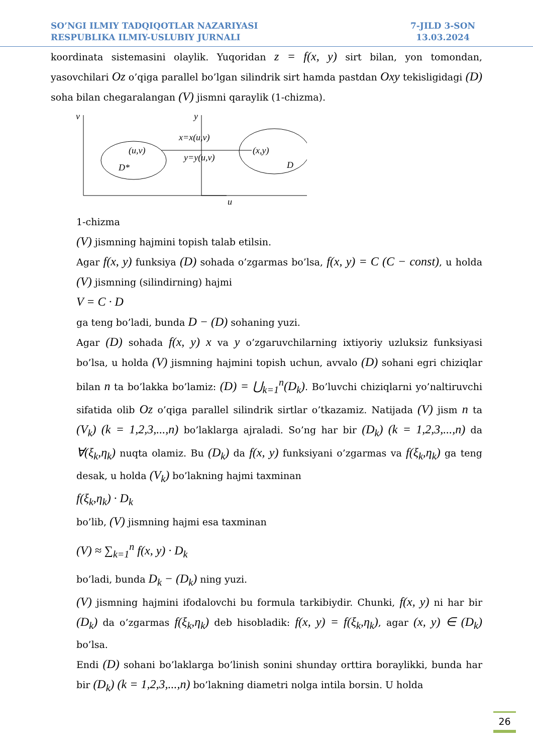SO’NGI ILMIY TADQIQOTLAR NAZARIYASI
RESPUBLIKA ILMIY-USLUBIY JURNALI
7-JILD 3-SON
13.03.2024
koordinata sistemasini olaylik. Yuqoridan z = f(x, y) sirt bilan, yon tomondan, yasovchilari Oz o’qiga parallel bo’lgan silindrik sirt hamda pastdan Oxy tekisligidagi (D) soha bilan chegaralangan (V) jismni qaraylik (1-chizma).
v
y
u
(u,v)
D*
x=x(u,v)
y=y(u,v)
(x,y)
D
1-chizma
(V) jismning hajmini topish talab etilsin.
Agar f(x, y) funksiya (D) sohada o’zgarmas bo’lsa, f(x, y) = C (C − const), u holda (V) jismning (silindirning) hajmi
V = C · D
ga teng bo’ladi, bunda D − (D) sohaning yuzi.
Agar (D) sohada f(x, y) x va y o’zgaruvchilarning ixtiyoriy uzluksiz funksiyasi bo’lsa, u holda (V) jismning hajmini topish uchun, avvalo (D) sohani egri chiziqlar bilan n ta bo’lakka bo’lamiz: (D) = ⋃<sub>k=1</sub><sup>n</sup>(D<sub>k</sub>). Bo’luvchi chiziqlarni yo’naltiruvchi sifatida olib Oz o’qiga parallel silindrik sirtlar o’tkazamiz. Natijada (V) jism n ta (V<sub>k</sub>) (k = 1,2,3,...,n) bo’laklarga ajraladi. So’ng har bir (D<sub>k</sub>) (k = 1,2,3,...,n) da ∀(ξ<sub>k</sub>,η<sub>k</sub>) nuqta olamiz. Bu (D<sub>k</sub>) da f(x, y) funksiyani o’zgarmas va f(ξ<sub>k</sub>,η<sub>k</sub>) ga teng desak, u holda (V<sub>k</sub>) bo’lakning hajmi taxminan
f(ξ<sub>k</sub>,η<sub>k</sub>) · D<sub>k</sub>
bo’lib, (V) jismning hajmi esa taxminan
(V) ≈ ∑<sub>k=1</sub><sup>n</sup> f(x, y) · D<sub>k</sub>
bo’ladi, bunda D<sub>k</sub> − (D<sub>k</sub>) ning yuzi.
(V) jismning hajmini ifodalovchi bu formula tarkibiydir. Chunki, f(x, y) ni har bir (D<sub>k</sub>) da o’zgarmas f(ξ<sub>k</sub>,η<sub>k</sub>) deb hisobladik: f(x, y) = f(ξ<sub>k</sub>,η<sub>k</sub>), agar (x, y) ∈ (D<sub>k</sub>) bo’lsa.
Endi (D) sohani bo’laklarga bo’linish sonini shunday orttira boraylikki, bunda har bir (D<sub>k</sub>) (k = 1,2,3,...,n) bo’lakning diametri nolga intila borsin. U holda
26